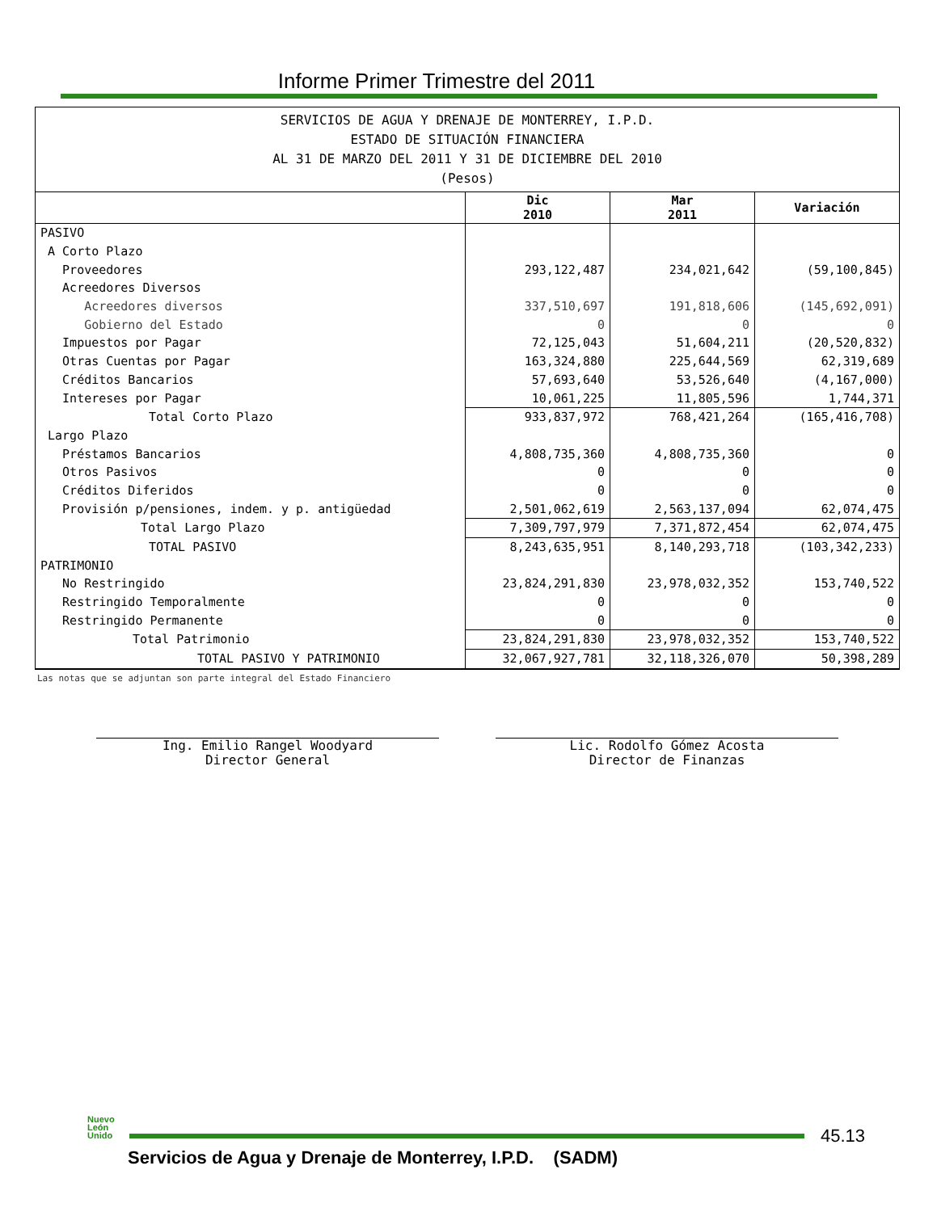Informe Primer Trimestre del 2011
| SERVICIOS DE AGUA Y DRENAJE DE MONTERREY, I.P.D. ESTADO DE SITUACIÓN FINANCIERA AL 31 DE MARZO DEL 2011 Y 31 DE DICIEMBRE DEL 2010 (Pesos) | | | |
| | Dic 2010 | Mar 2011 | Variación |
| PASIVO | | | |
| A Corto Plazo | | | |
| Proveedores | 293,122,487 | 234,021,642 | (59,100,845) |
| Acreedores Diversos | | | |
| Acreedores diversos | 337,510,697 | 191,818,606 | (145,692,091) |
| Gobierno del Estado | 0 | 0 | 0 |
| Impuestos por Pagar | 72,125,043 | 51,604,211 | (20,520,832) |
| Otras Cuentas por Pagar | 163,324,880 | 225,644,569 | 62,319,689 |
| Créditos Bancarios | 57,693,640 | 53,526,640 | (4,167,000) |
| Intereses por Pagar | 10,061,225 | 11,805,596 | 1,744,371 |
| Total Corto Plazo | 933,837,972 | 768,421,264 | (165,416,708) |
| Largo Plazo | | | |
| Préstamos Bancarios | 4,808,735,360 | 4,808,735,360 | 0 |
| Otros Pasivos | 0 | 0 | 0 |
| Créditos Diferidos | 0 | 0 | 0 |
| Provisión p/pensiones, indem. y p. antigüedad | 2,501,062,619 | 2,563,137,094 | 62,074,475 |
| Total Largo Plazo | 7,309,797,979 | 7,371,872,454 | 62,074,475 |
| TOTAL PASIVO | 8,243,635,951 | 8,140,293,718 | (103,342,233) |
| PATRIMONIO | | | |
| No Restringido | 23,824,291,830 | 23,978,032,352 | 153,740,522 |
| Restringido Temporalmente | 0 | 0 | 0 |
| Restringido Permanente | 0 | 0 | 0 |
| Total Patrimonio | 23,824,291,830 | 23,978,032,352 | 153,740,522 |
| TOTAL PASIVO Y PATRIMONIO | 32,067,927,781 | 32,118,326,070 | 50,398,289 |
Las notas que se adjuntan son parte integral del Estado Financiero
Ing. Emilio Rangel Woodyard
Director General
Lic. Rodolfo Gómez Acosta
Director de Finanzas
Nuevo
León
Unido
45.13
Servicios de Agua y Drenaje de Monterrey, I.P.D. (SADM)